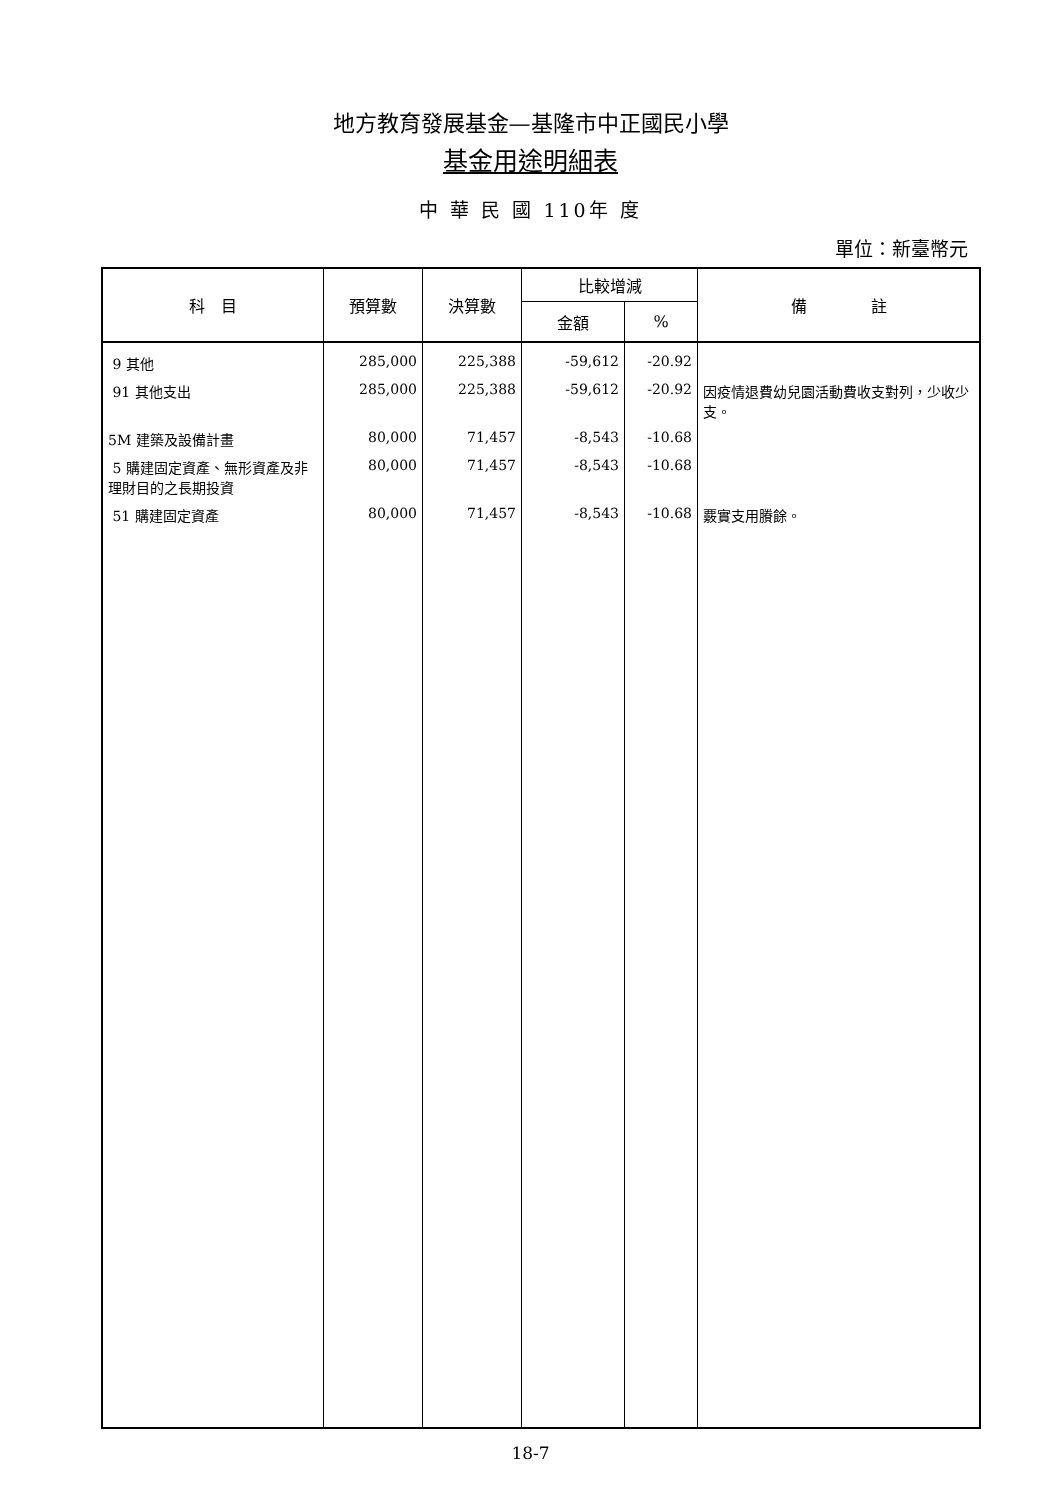地方教育發展基金—基隆市中正國民小學
基金用途明細表
中 華 民 國 110年 度
單位：新臺幣元
| 科 目 | 預算數 | 決算數 | 比較增減 | | 備 註 |
| --- | --- | --- | --- | --- | --- |
| | | | 金額 | % | |
| 9 其他 | 285,000 | 225,388 | -59,612 | -20.92 | |
| 91 其他支出 | 285,000 | 225,388 | -59,612 | -20.92 | 因疫情退費幼兒園活動費收支對列，少收少支。 |
| 5M 建築及設備計畫 | 80,000 | 71,457 | -8,543 | -10.68 | |
| 5 購建固定資產、無形資產及非理財目的之長期投資 | 80,000 | 71,457 | -8,543 | -10.68 | |
| 51 購建固定資產 | 80,000 | 71,457 | -8,543 | -10.68 | 覈實支用賸餘。 |
18-7